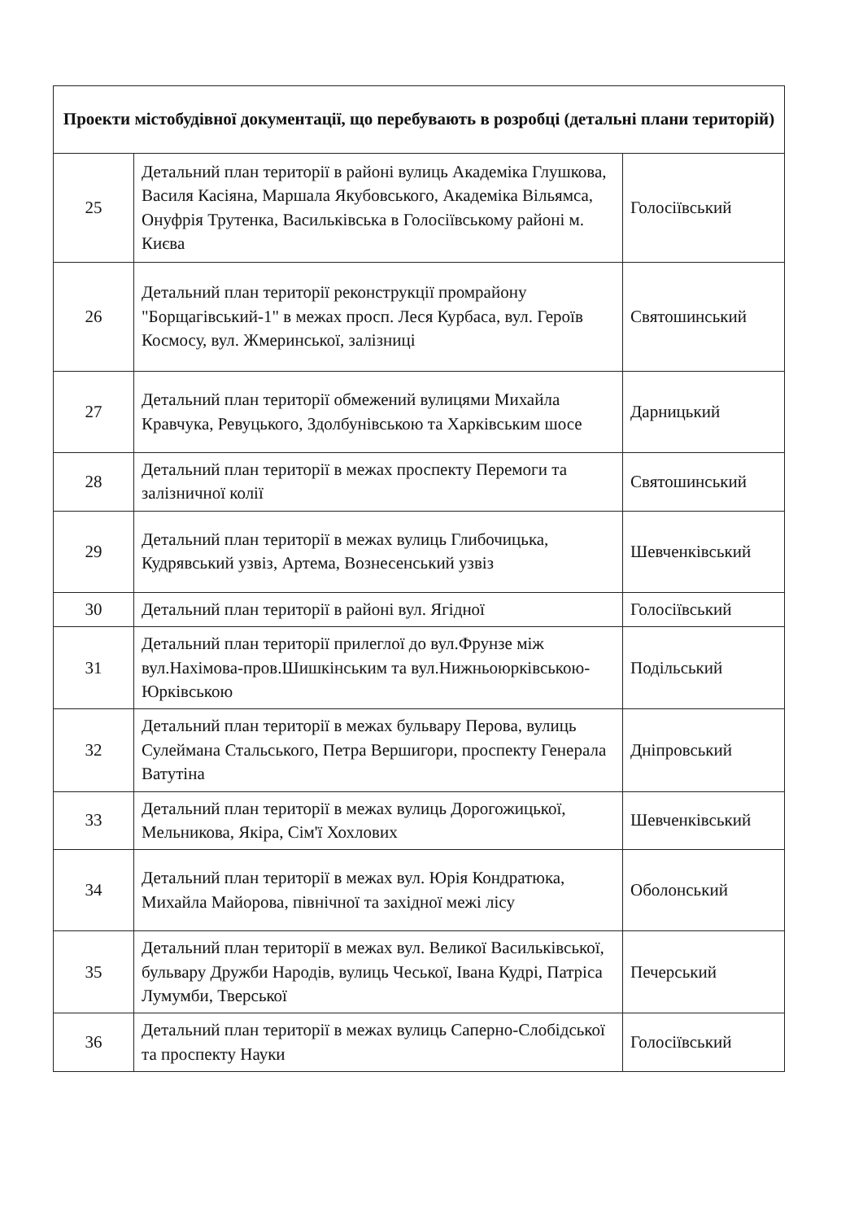| Проекти містобудівної документації, що перебувають в розробці (детальні плани територій) | | |
| --- | --- | --- |
| 25 | Детальний план території в районі вулиць Академіка Глушкова, Василя Касіяна, Маршала Якубовського, Академіка Вільямса, Онуфрія Трутенка, Васильківська в Голосіївському районі м. Києва | Голосіївський |
| 26 | Детальний план території реконструкції промрайону "Борщагівський-1" в межах просп. Леся Курбаса, вул. Героїв Космосу, вул. Жмеринської, залізниці | Святошинський |
| 27 | Детальний план території обмежений вулицями Михайла Кравчука, Ревуцького, Здолбунівською та Харківським шосе | Дарницький |
| 28 | Детальний план території в межах проспекту Перемоги та залізничної колії | Святошинський |
| 29 | Детальний план території в межах вулиць Глибочицька, Кудрявський узвіз, Артема, Вознесенський узвіз | Шевченківський |
| 30 | Детальний план території в районі вул. Ягідної | Голосіївський |
| 31 | Детальний план території прилеглої до вул.Фрунзе між вул.Нахімова-пров.Шишкінським та вул.Нижньоюрківською-Юрківською | Подільський |
| 32 | Детальний план території в межах бульвару Перова, вулиць Сулеймана Стальського, Петра Вершигори, проспекту Генерала Ватутіна | Дніпровський |
| 33 | Детальний план території в межах вулиць Дорогожицької, Мельникова, Якіра, Сім'ї Хохлових | Шевченківський |
| 34 | Детальний план території в межах вул. Юрія Кондратюка, Михайла Майорова, північної та західної межі лісу | Оболонський |
| 35 | Детальний план території в межах вул. Великої Васильківської, бульвару Дружби Народів, вулиць Чеської, Івана Кудрі, Патріса Лумумби, Тверської | Печерський |
| 36 | Детальний план території в межах вулиць Саперно-Слобідської та проспекту Науки | Голосіївський |